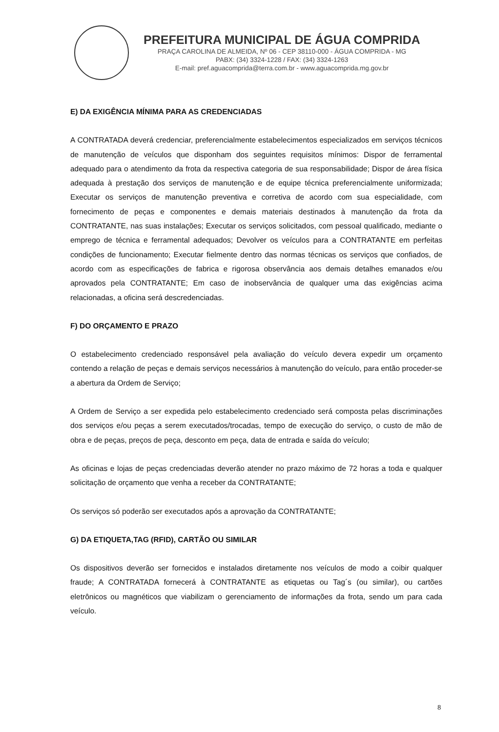PREFEITURA MUNICIPAL DE ÁGUA COMPRIDA
PRAÇA CAROLINA DE ALMEIDA, Nº 06 - CEP 38110-000 - ÁGUA COMPRIDA - MG
PABX: (34) 3324-1228 / FAX: (34) 3324-1263
E-mail: pref.aguacomprida@terra.com.br - www.aguacomprida.mg.gov.br
E) DA EXIGÊNCIA MÍNIMA PARA AS CREDENCIADAS
A CONTRATADA deverá credenciar, preferencialmente estabelecimentos especializados em serviços técnicos de manutenção de veículos que disponham dos seguintes requisitos mínimos: Dispor de ferramental adequado para o atendimento da frota da respectiva categoria de sua responsabilidade; Dispor de área física adequada à prestação dos serviços de manutenção e de equipe técnica preferencialmente uniformizada; Executar os serviços de manutenção preventiva e corretiva de acordo com sua especialidade, com fornecimento de peças e componentes e demais materiais destinados à manutenção da frota da CONTRATANTE, nas suas instalações; Executar os serviços solicitados, com pessoal qualificado, mediante o emprego de técnica e ferramental adequados; Devolver os veículos para a CONTRATANTE em perfeitas condições de funcionamento; Executar fielmente dentro das normas técnicas os serviços que confiados, de acordo com as especificações de fabrica e rigorosa observância aos demais detalhes emanados e/ou aprovados pela CONTRATANTE; Em caso de inobservância de qualquer uma das exigências acima relacionadas, a oficina será descredenciadas.
F) DO ORÇAMENTO E PRAZO
O estabelecimento credenciado responsável pela avaliação do veículo devera expedir um orçamento contendo a relação de peças e demais serviços necessários à manutenção do veículo, para então proceder-se a abertura da Ordem de Serviço;
A Ordem de Serviço a ser expedida pelo estabelecimento credenciado será composta pelas discriminações dos serviços e/ou peças a serem executados/trocadas, tempo de execução do serviço, o custo de mão de obra e de peças, preços de peça, desconto em peça, data de entrada e saída do veículo;
As oficinas e lojas de peças credenciadas deverão atender no prazo máximo de 72 horas a toda e qualquer solicitação de orçamento que venha a receber da CONTRATANTE;
Os serviços só poderão ser executados após a aprovação da CONTRATANTE;
G) DA ETIQUETA,TAG (RFID), CARTÃO OU SIMILAR
Os dispositivos deverão ser fornecidos e instalados diretamente nos veículos de modo a coibir qualquer fraude; A CONTRATADA fornecerá à CONTRATANTE as etiquetas ou Tag´s (ou similar), ou cartões eletrônicos ou magnéticos que viabilizam o gerenciamento de informações da frota, sendo um para cada veículo.
8